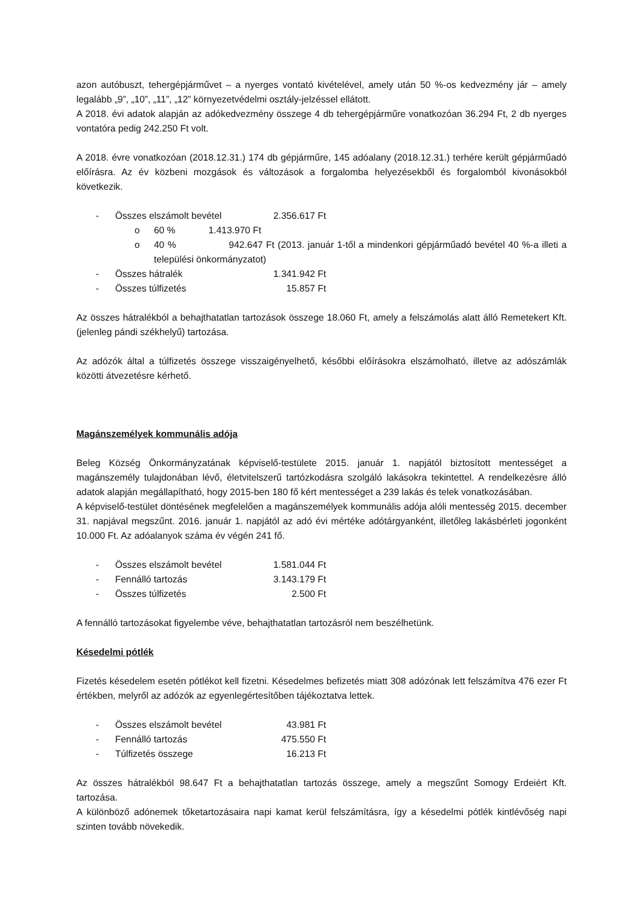azon autóbuszt, tehergépjárművet – a nyerges vontató kivételével, amely után 50 %-os kedvezmény jár – amely legalább „9”, „10”, „11”, „12” környezetvédelmi osztály-jelzéssel ellátott.
A 2018. évi adatok alapján az adókedvezmény összege 4 db tehergépjárműre vonatkozóan 36.294 Ft, 2 db nyerges vontatóra pedig 242.250 Ft volt.
A 2018. évre vonatkozóan (2018.12.31.) 174 db gépjárműre, 145 adóalany (2018.12.31.) terhére került gépjárműadó előírásra. Az év közbeni mozgások és változások a forgalomba helyezésekből és forgalomból kivonásokból következik.
- Összes elszámolt bevétel 2.356.617 Ft
o 60 % 1.413.970 Ft
o 40 % 942.647 Ft (2013. január 1-től a mindenkori gépjárműadó bevétel 40 %-a illeti a települési önkormányzatot)
- Összes hátralék 1.341.942 Ft
- Összes túlfizetés 15.857 Ft
Az összes hátralékból a behajthatatlan tartozások összege 18.060 Ft, amely a felszámolás alatt álló Remetekert Kft. (jelenleg pándi székhelyű) tartozása.
Az adózók által a túlfizetés összege visszaigényelhető, későbbi előírásokra elszámolható, illetve az adószámlák közötti átvezetésre kérhető.
Magánszemélyek kommunális adója
Beleg Község Önkormányzatának képviselő-testülete 2015. január 1. napjától biztosított mentességet a magánszemély tulajdonában lévő, életvitelszerű tartózkodásra szolgáló lakásokra tekintettel. A rendelkezésre álló adatok alapján megállapítható, hogy 2015-ben 180 fő kért mentességet a 239 lakás és telek vonatkozásában.
A képviselő-testület döntésének megfelelően a magánszemélyek kommunális adója alóli mentesség 2015. december 31. napjával megszűnt. 2016. január 1. napjától az adó évi mértéke adótárgyanként, illetőleg lakásbérleti jogonként 10.000 Ft. Az adóalanyok száma év végén 241 fő.
- Összes elszámolt bevétel 1.581.044 Ft
- Fennálló tartozás 3.143.179 Ft
- Összes túlfizetés 2.500 Ft
A fennálló tartozásokat figyelembe véve, behajthatatlan tartozásról nem beszélhetünk.
Késedelmi pótlék
Fizetés késedelem esetén pótlékot kell fizetni. Késedelmes befizetés miatt 308 adózónak lett felszámítva 476 ezer Ft értékben, melyről az adózók az egyenlegértesítőben tájékoztatva lettek.
- Összes elszámolt bevétel 43.981 Ft
- Fennálló tartozás 475.550 Ft
- Túlfizetés összege 16.213 Ft
Az összes hátralékból 98.647 Ft a behajthatatlan tartozás összege, amely a megszűnt Somogy Erdeiért Kft. tartozása.
A különböző adónemek tőketartozásaira napi kamat kerül felszámításra, így a késedelmi pótlék kintlévőség napi szinten tovább növekedik.